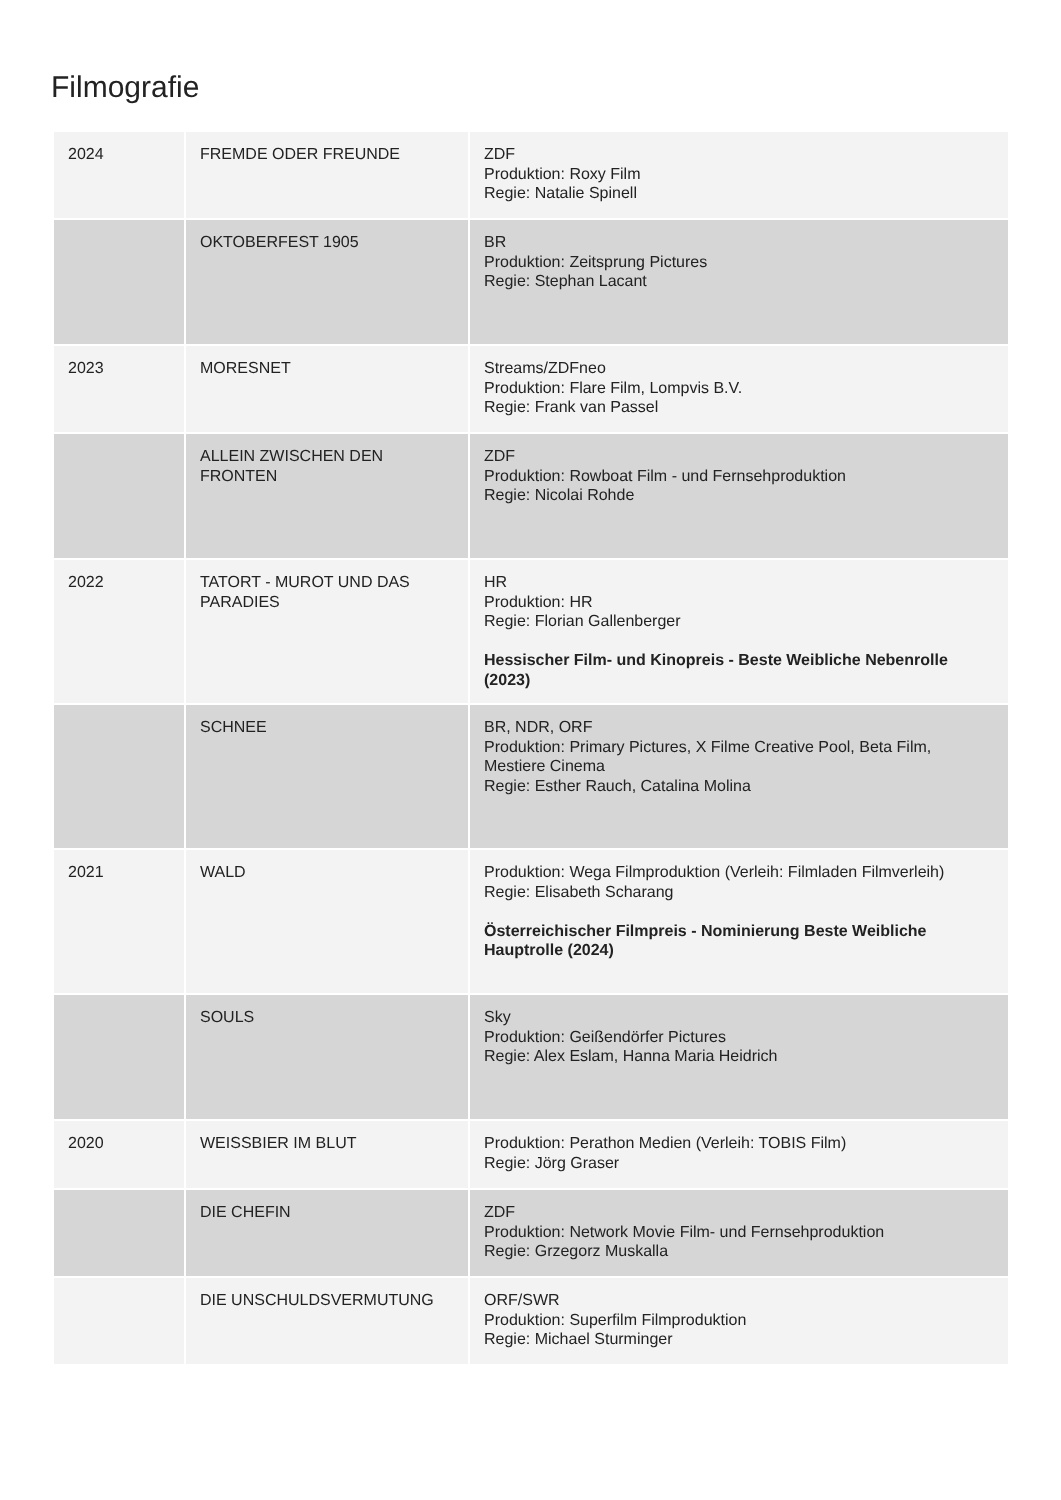Filmografie
| 2024 | FREMDE ODER FREUNDE | ZDF Produktion: Roxy Film Regie: Natalie Spinell |
| | OKTOBERFEST 1905 | BR Produktion: Zeitsprung Pictures Regie: Stephan Lacant |
| 2023 | MORESNET | Streams/ZDFneo Produktion: Flare Film, Lompvis B.V. Regie: Frank van Passel |
| | ALLEIN ZWISCHEN DEN FRONTEN | ZDF Produktion: Rowboat Film - und Fernsehproduktion Regie: Nicolai Rohde |
| 2022 | TATORT - MUROT UND DAS PARADIES | HR Produktion: HR Regie: Florian Gallenberger Hessischer Film- und Kinopreis - Beste Weibliche Nebenrolle (2023) |
| | SCHNEE | BR, NDR, ORF Produktion: Primary Pictures, X Filme Creative Pool, Beta Film, Mestiere Cinema Regie: Esther Rauch, Catalina Molina |
| 2021 | WALD | Produktion: Wega Filmproduktion (Verleih: Filmladen Filmverleih) Regie: Elisabeth Scharang Österreichischer Filmpreis - Nominierung Beste Weibliche Hauptrolle (2024) |
| | SOULS | Sky Produktion: Geißendörfer Pictures Regie: Alex Eslam, Hanna Maria Heidrich |
| 2020 | WEISSBIER IM BLUT | Produktion: Perathon Medien (Verleih: TOBIS Film) Regie: Jörg Graser |
| | DIE CHEFIN | ZDF Produktion: Network Movie Film- und Fernsehproduktion Regie: Grzegorz Muskalla |
| | DIE UNSCHULDSVERMUTUNG | ORF/SWR Produktion: Superfilm Filmproduktion Regie: Michael Sturminger |